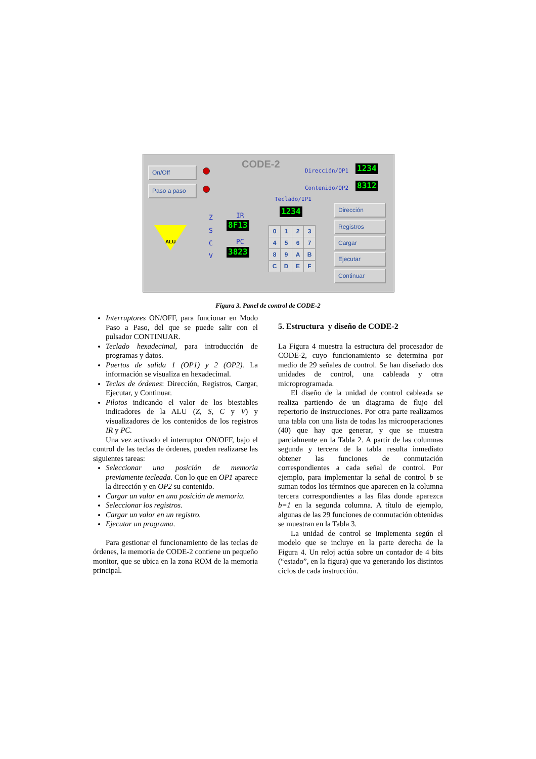On/Off
Paso a paso
CODE-2 Dirección/OP1 1234
Contenido/OP2 8312
Teclado/IP1
1234
ALU
Z
S
C
V
IR
8F13
PC
3823
| 0 | 1 | 2 | 3 |
| 4 | 5 | 6 | 7 |
| 8 | 9 | A | B |
| C | D | E | F |
Dirección
Registros
Cargar
Ejecutar
Continuar
Figura 3. Panel de control de CODE-2
Interruptores ON/OFF, para funcionar en Modo Paso a Paso, del que se puede salir con el pulsador CONTINUAR.
Teclado hexadecimal, para introducción de programas y datos.
Puertos de salida 1 (OP1) y 2 (OP2). La información se visualiza en hexadecimal.
Teclas de órdenes: Dirección, Registros, Cargar, Ejecutar, y Continuar.
Pilotos indicando el valor de los biestables indicadores de la ALU (Z, S, C y V) y visualizadores de los contenidos de los registros IR y PC.
Una vez activado el interruptor ON/OFF, bajo el control de las teclas de órdenes, pueden realizarse las siguientes tareas:
Seleccionar una posición de memoria previamente tecleada. Con lo que en OP1 aparece la dirección y en OP2 su contenido.
Cargar un valor en una posición de memoria.
Seleccionar los registros.
Cargar un valor en un registro.
Ejecutar un programa.
Para gestionar el funcionamiento de las teclas de órdenes, la memoria de CODE-2 contiene un pequeño monitor, que se ubica en la zona ROM de la memoria principal.
5. Estructura y diseño de CODE-2
La Figura 4 muestra la estructura del procesador de CODE-2, cuyo funcionamiento se determina por medio de 29 señales de control. Se han diseñado dos unidades de control, una cableada y otra microprogramada.
El diseño de la unidad de control cableada se realiza partiendo de un diagrama de flujo del repertorio de instrucciones. Por otra parte realizamos una tabla con una lista de todas las microoperaciones (40) que hay que generar, y que se muestra parcialmente en la Tabla 2. A partir de las columnas segunda y tercera de la tabla resulta inmediato obtener las funciones de conmutación correspondientes a cada señal de control. Por ejemplo, para implementar la señal de control b se suman todos los términos que aparecen en la columna tercera correspondientes a las filas donde aparezca b=1 en la segunda columna. A título de ejemplo, algunas de las 29 funciones de conmutación obtenidas se muestran en la Tabla 3.
La unidad de control se implementa según el modelo que se incluye en la parte derecha de la Figura 4. Un reloj actúa sobre un contador de 4 bits (“estado”, en la figura) que va generando los distintos ciclos de cada instrucción.